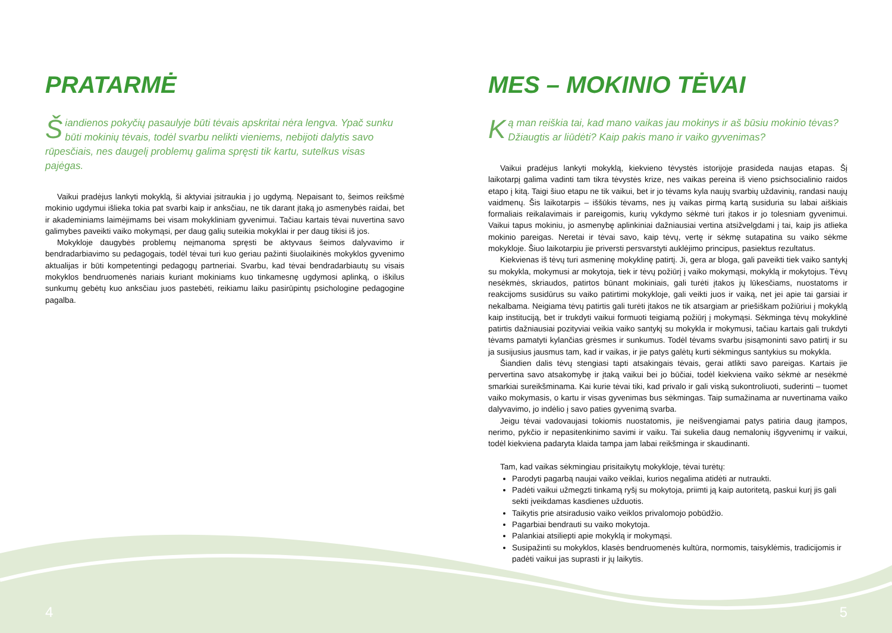PRATARMĖ
Šiandienos pokyčių pasaulyje būti tėvais apskritai nėra lengva. Ypač sunku būti mokinių tėvais, todėl svarbu nelikti vieniems, nebijoti dalytis savo rūpesčiais, nes daugelį problemų galima spręsti tik kartu, sutelkus visas pajėgas.
Vaikui pradėjus lankyti mokyklą, ši aktyviai įsitraukia į jo ugdymą. Nepaisant to, šeimos reikšmė mokinio ugdymui išlieka tokia pat svarbi kaip ir anksčiau, ne tik darant įtaką jo asmenybės raidai, bet ir akademiniams laimėjimams bei visam mokykliniam gyvenimui. Tačiau kartais tėvai nuvertina savo galimybes paveikti vaiko mokymąsi, per daug galių suteikia mokyklai ir per daug tikisi iš jos.
Mokykloje daugybės problemų neįmanoma spręsti be aktyvaus šeimos dalyvavimo ir bendradarbiavimo su pedagogais, todėl tėvai turi kuo geriau pažinti šiuolaikinės mokyklos gyvenimo aktualijas ir būti kompetentingi pedagogų partneriai. Svarbu, kad tėvai bendradarbiautų su visais mokyklos bendruomenės nariais kuriant mokiniams kuo tinkamesnę ugdymosi aplinką, o iškilus sunkumų gebėtų kuo anksčiau juos pastebėti, reikiamu laiku pasirūpintų psichologine pedagogine pagalba.
MES – MOKINIO TĖVAI
Ką man reiškia tai, kad mano vaikas jau mokinys ir aš būsiu mokinio tėvas? Džiaugtis ar liūdėti? Kaip pakis mano ir vaiko gyvenimas?
Vaikui pradėjus lankyti mokyklą, kiekvieno tėvystės istorijoje prasideda naujas etapas. Šį laikotarpį galima vadinti tam tikra tėvystės krize, nes vaikas pereina iš vieno psichsocialinio raidos etapo į kitą. Taigi šiuo etapu ne tik vaikui, bet ir jo tėvams kyla naujų svarbių uždavinių, randasi naujų vaidmenų. Šis laikotarpis – iššūkis tėvams, nes jų vaikas pirmą kartą susiduria su labai aiškiais formaliais reikalavimais ir pareigomis, kurių vykdymo sėkmė turi įtakos ir jo tolesniam gyvenimui. Vaikui tapus mokiniu, jo asmenybę aplinkiniai dažniausiai vertina atsižvelgdami į tai, kaip jis atlieka mokinio pareigas. Neretai ir tėvai savo, kaip tėvų, vertę ir sėkmę sutapatina su vaiko sėkme mokykloje. Šiuo laikotarpiu jie priversti persvarstyti auklėjimo principus, pasiektus rezultatus.
Kiekvienas iš tėvų turi asmeninę mokyklinę patirtį. Ji, gera ar bloga, gali paveikti tiek vaiko santykį su mokykla, mokymusi ar mokytoja, tiek ir tėvų požiūrį į vaiko mokymąsi, mokyklą ir mokytojus. Tėvų nesėkmės, skriaudos, patirtos būnant mokiniais, gali turėti įtakos jų lūkesčiams, nuostatoms ir reakcijoms susidūrus su vaiko patirtimi mokykloje, gali veikti juos ir vaiką, net jei apie tai garsiai ir nekalbama. Neigiama tėvų patirtis gali turėti įtakos ne tik atsargiam ar priešiškam požiūriui į mokyklą kaip instituciją, bet ir trukdyti vaikui formuoti teigiamą požiūrį į mokymąsi. Sėkminga tėvų mokyklinė patirtis dažniausiai pozityviai veikia vaiko santykį su mokykla ir mokymusi, tačiau kartais gali trukdyti tėvams pamatyti kylančias grėsmes ir sunkumus. Todėl tėvams svarbu įsisąmoninti savo patirtį ir su ja susijusius jausmus tam, kad ir vaikas, ir jie patys galėtų kurti sėkmingus santykius su mokykla.
Šiandien dalis tėvų stengiasi tapti atsakingais tėvais, gerai atlikti savo pareigas. Kartais jie pervertina savo atsakomybę ir įtaką vaikui bei jo būčiai, todėl kiekviena vaiko sėkmė ar nesėkmė smarkiai sureikšminama. Kai kurie tėvai tiki, kad privalo ir gali viską sukontroliuoti, suderinti – tuomet vaiko mokymasis, o kartu ir visas gyvenimas bus sėkmingas. Taip sumažinama ar nuvertinama vaiko dalyvavimo, jo indėlio į savo paties gyvenimą svarba.
Jeigu tėvai vadovaujasi tokiomis nuostatomis, jie neišvengiamai patys patiria daug įtampos, nerimo, pykčio ir nepasitenkinimo savimi ir vaiku. Tai sukelia daug nemalonių išgyvenimų ir vaikui, todėl kiekviena padaryta klaida tampa jam labai reikšminga ir skaudinanti.
Tam, kad vaikas sėkmingiau prisitaikytų mokykloje, tėvai turėtų:
Parodyti pagarbą naujai vaiko veiklai, kurios negalima atidėti ar nutraukti.
Padėti vaikui užmegzti tinkamą ryšį su mokytoja, priimti ją kaip autoritetą, paskui kurį jis gali sekti įveikdamas kasdienes užduotis.
Taikytis prie atsiradusio vaiko veiklos privalomojo pobūdžio.
Pagarbiai bendrauti su vaiko mokytoja.
Palankiai atsiliepti apie mokyklą ir mokymąsi.
Susipažinti su mokyklos, klasės bendruomenės kultūra, normomis, taisyklėmis, tradicijomis ir padėti vaikui jas suprasti ir jų laikytis.
4 5